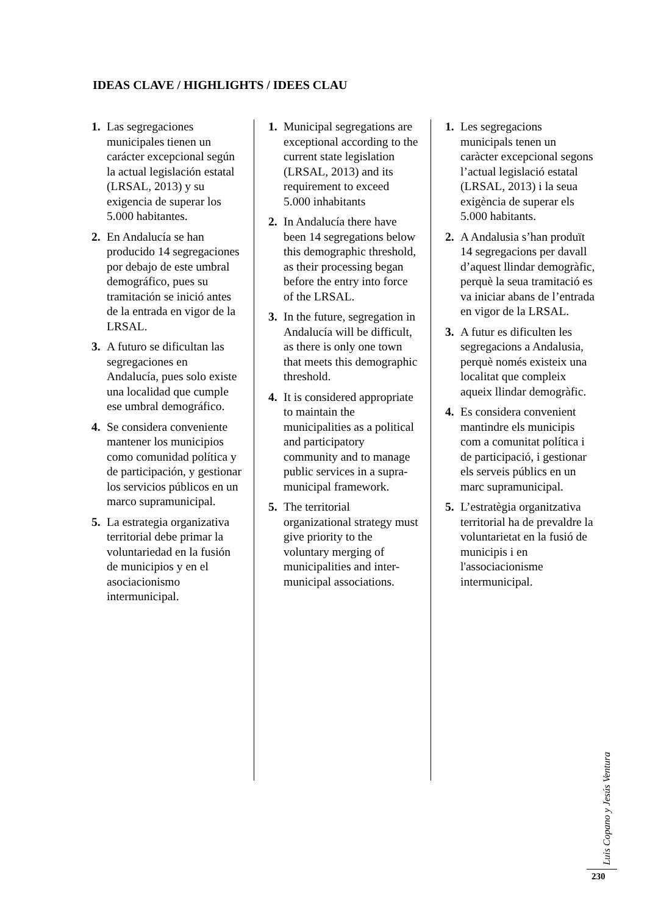IDEAS CLAVE / HIGHLIGHTS / IDEES CLAU
1. Las segregaciones municipales tienen un carácter excepcional según la actual legislación estatal (LRSAL, 2013) y su exigencia de superar los 5.000 habitantes.
2. En Andalucía se han producido 14 segregaciones por debajo de este umbral demográfico, pues su tramitación se inició antes de la entrada en vigor de la LRSAL.
3. A futuro se dificultan las segregaciones en Andalucía, pues solo existe una localidad que cumple ese umbral demográfico.
4. Se considera conveniente mantener los municipios como comunidad política y de participación, y gestionar los servicios públicos en un marco supramunicipal.
5. La estrategia organizativa territorial debe primar la voluntariedad en la fusión de municipios y en el asociacionismo intermunicipal.
1. Municipal segregations are exceptional according to the current state legislation (LRSAL, 2013) and its requirement to exceed 5.000 inhabitants
2. In Andalucía there have been 14 segregations below this demographic threshold, as their processing began before the entry into force of the LRSAL.
3. In the future, segregation in Andalucía will be difficult, as there is only one town that meets this demographic threshold.
4. It is considered appropriate to maintain the municipalities as a political and participatory community and to manage public services in a supra-municipal framework.
5. The territorial organizational strategy must give priority to the voluntary merging of municipalities and inter-municipal associations.
1. Les segregacions municipals tenen un caràcter excepcional segons l’actual legislació estatal (LRSAL, 2013) i la seua exigència de superar els 5.000 habitants.
2. A Andalusia s’han produït 14 segregacions per davall d’aquest llindar demogràfic, perquè la seua tramitació es va iniciar abans de l’entrada en vigor de la LRSAL.
3. A futur es dificulten les segregacions a Andalusia, perquè només existeix una localitat que compleix aqueix llindar demogràfic.
4. Es considera convenient mantindre els municipis com a comunitat política i de participació, i gestionar els serveis públics en un marc supramunicipal.
5. L’estratègia organitzativa territorial ha de prevaldre la voluntarietat en la fusió de municipis i en l'associacionisme intermunicipal.
Luis Copano y Jesús Ventura
230